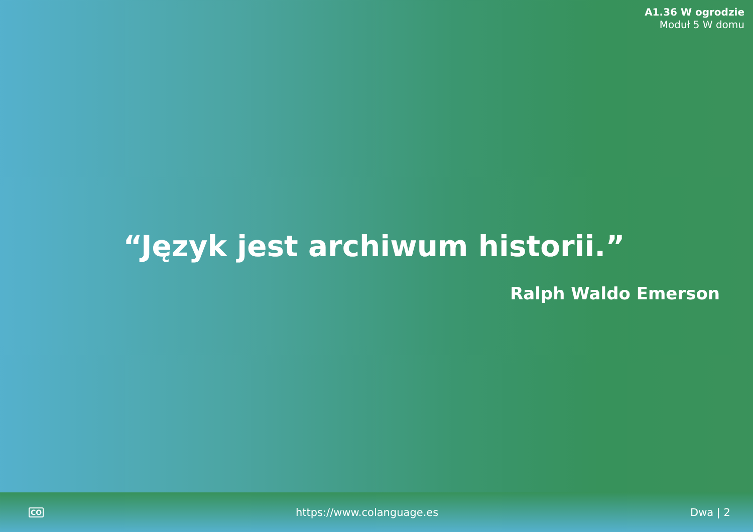A1.36 W ogrodzie
Moduł 5 W domu
“Język jest archiwum historii.”
Ralph Waldo Emerson
CO https://www.colanguage.es Dwa | 2